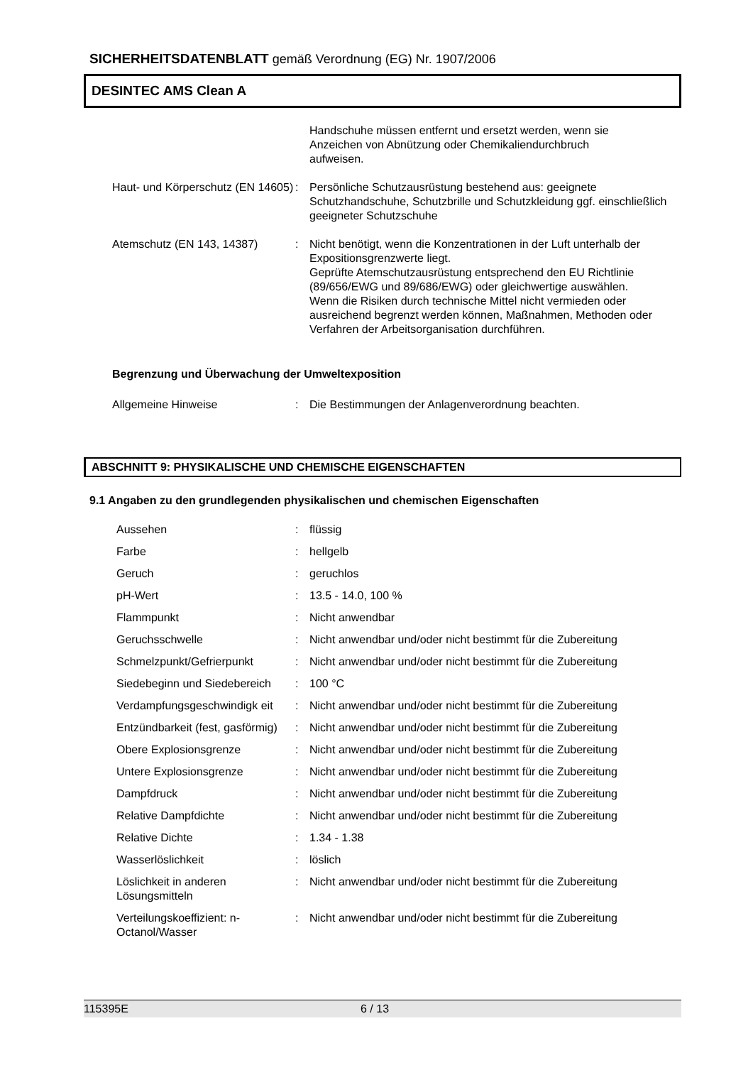SICHERHEITSDATENBLATT gemäß Verordnung (EG) Nr. 1907/2006
DESINTEC AMS Clean A
| | | Handschuhe müssen entfernt und ersetzt werden, wenn sie Anzeichen von Abnützung oder Chemikaliendurchbruch aufweisen. |
| Haut- und Körperschutz (EN 14605) | : | Persönliche Schutzausrüstung bestehend aus: geeignete Schutzhandschuhe, Schutzbrille und Schutzkleidung ggf. einschließlich geeigneter Schutzschuhe |
| Atemschutz (EN 143, 14387) | : | Nicht benötigt, wenn die Konzentrationen in der Luft unterhalb der Expositionsgrenzwerte liegt. Geprüfte Atemschutzausrüstung entsprechend den EU Richtlinie (89/656/EWG und 89/686/EWG) oder gleichwertige auswählen. Wenn die Risiken durch technische Mittel nicht vermieden oder ausreichend begrenzt werden können, Maßnahmen, Methoden oder Verfahren der Arbeitsorganisation durchführen. |
Begrenzung und Überwachung der Umweltexposition
| Allgemeine Hinweise | : | Die Bestimmungen der Anlagenverordnung beachten. |
ABSCHNITT 9: PHYSIKALISCHE UND CHEMISCHE EIGENSCHAFTEN
9.1 Angaben zu den grundlegenden physikalischen und chemischen Eigenschaften
| Aussehen | : | flüssig |
| Farbe | : | hellgelb |
| Geruch | : | geruchlos |
| pH-Wert | : | 13.5 - 14.0, 100 % |
| Flammpunkt | : | Nicht anwendbar |
| Geruchsschwelle | : | Nicht anwendbar und/oder nicht bestimmt für die Zubereitung |
| Schmelzpunkt/Gefrierpunkt | : | Nicht anwendbar und/oder nicht bestimmt für die Zubereitung |
| Siedebeginn und Siedebereich | : | 100 °C |
| Verdampfungsgeschwindigk eit | : | Nicht anwendbar und/oder nicht bestimmt für die Zubereitung |
| Entzündbarkeit (fest, gasförmig) | : | Nicht anwendbar und/oder nicht bestimmt für die Zubereitung |
| Obere Explosionsgrenze | : | Nicht anwendbar und/oder nicht bestimmt für die Zubereitung |
| Untere Explosionsgrenze | : | Nicht anwendbar und/oder nicht bestimmt für die Zubereitung |
| Dampfdruck | : | Nicht anwendbar und/oder nicht bestimmt für die Zubereitung |
| Relative Dampfdichte | : | Nicht anwendbar und/oder nicht bestimmt für die Zubereitung |
| Relative Dichte | : | 1.34 - 1.38 |
| Wasserlöslichkeit | : | löslich |
| Löslichkeit in anderen Lösungsmitteln | : | Nicht anwendbar und/oder nicht bestimmt für die Zubereitung |
| Verteilungskoeffizient: n-Octanol/Wasser | : | Nicht anwendbar und/oder nicht bestimmt für die Zubereitung |
115395E 6 / 13